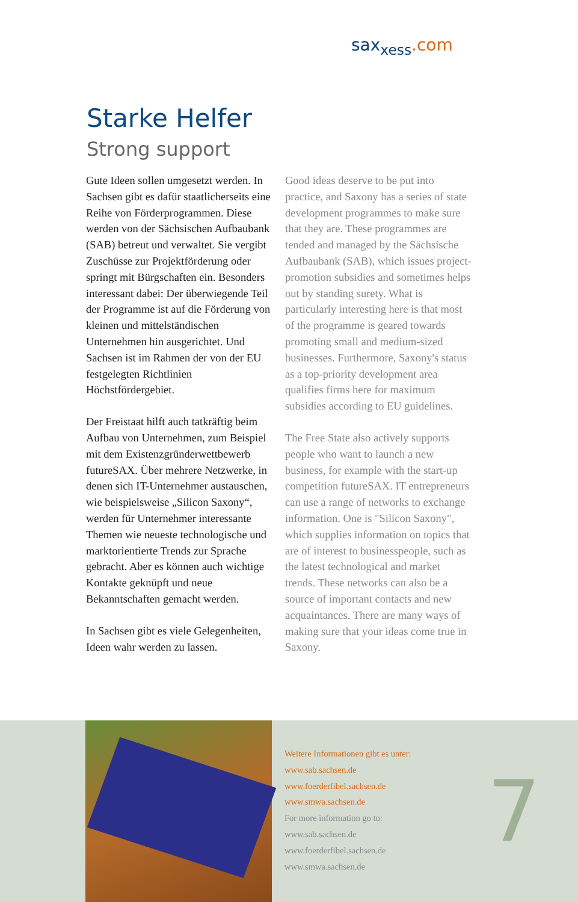sax<sub>xess</sub>.com
Starke Helfer
Strong support
Gute Ideen sollen umgesetzt werden. In Sachsen gibt es dafür staatlicherseits eine Reihe von Förderprogrammen. Diese werden von der Sächsischen Aufbaubank (SAB) betreut und verwaltet. Sie vergibt Zuschüsse zur Projektförderung oder springt mit Bürgschaften ein. Besonders interessant dabei: Der überwiegende Teil der Programme ist auf die Förderung von kleinen und mittelständischen Unternehmen hin ausgerichtet. Und Sachsen ist im Rahmen der von der EU festgelegten Richtlinien Höchstfördergebiet.
Der Freistaat hilft auch tatkräftig beim Aufbau von Unternehmen, zum Beispiel mit dem Existenzgründerwettbewerb futureSAX. Über mehrere Netzwerke, in denen sich IT-Unternehmer austauschen, wie beispielsweise „Silicon Saxony“, werden für Unternehmer interessante Themen wie neueste technologische und marktorientierte Trends zur Sprache gebracht. Aber es können auch wichtige Kontakte geknüpft und neue Bekanntschaften gemacht werden.
In Sachsen gibt es viele Gelegenheiten, Ideen wahr werden zu lassen.
Good ideas deserve to be put into practice, and Saxony has a series of state development programmes to make sure that they are. These programmes are tended and managed by the Sächsische Aufbaubank (SAB), which issues project-promotion subsidies and sometimes helps out by standing surety. What is particularly interesting here is that most of the programme is geared towards promoting small and medium-sized businesses. Furthermore, Saxony's status as a top-priority development area qualifies firms here for maximum subsidies according to EU guidelines.
The Free State also actively supports people who want to launch a new business, for example with the start-up competition futureSAX. IT entrepreneurs can use a range of networks to exchange information. One is "Silicon Saxony", which supplies information on topics that are of interest to businesspeople, such as the latest technological and market trends. These networks can also be a source of important contacts and new acquaintances. There are many ways of making sure that your ideas come true in Saxony.
Weitere Informationen gibt es unter:
www.sab.sachsen.de
www.foerderfibel.sachsen.de
www.smwa.sachsen.de
For more information go to:
www.sab.sachsen.de
www.foerderfibel.sachsen.de
www.smwa.sachsen.de
7